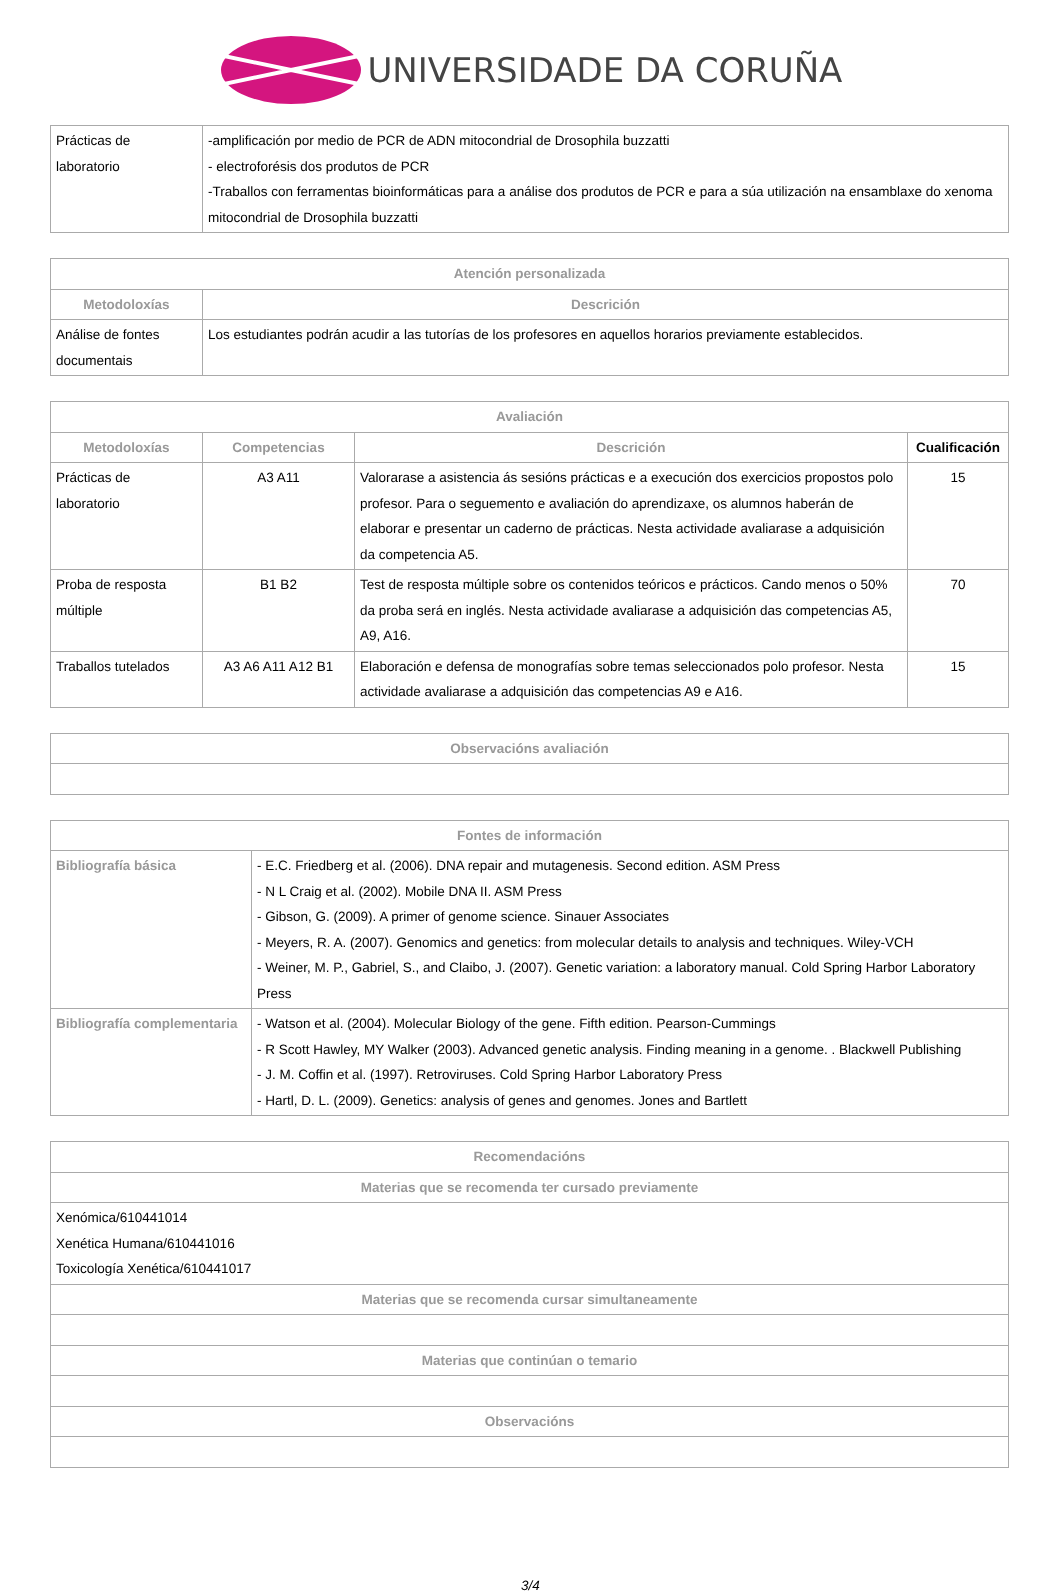UNIVERSIDADE DA CORUÑA
| Prácticas de laboratorio | -amplificación por medio de PCR de ADN mitocondrial de Drosophila buzzatti - electroforésis dos produtos de PCR -Traballos con ferramentas bioinformáticas para a análise dos produtos de PCR e para a súa utilización na ensamblaxe do xenoma mitocondrial de Drosophila buzzatti |
| Atención personalizada | |
| --- | --- |
| Metodoloxías | Descrición |
| Análise de fontes documentais | Los estudiantes podrán acudir a las tutorías de los profesores en aquellos horarios previamente establecidos. |
| Avaliación | | | |
| --- | --- | --- | --- |
| Metodoloxías | Competencias | Descrición | Cualificación |
| Prácticas de laboratorio | A3 A11 | Valorarase a asistencia ás sesións prácticas e a execución dos exercicios propostos polo profesor. Para o seguemento e avaliación do aprendizaxe, os alumnos haberán de elaborar e presentar un caderno de prácticas. Nesta actividade avaliarase a adquisición da competencia A5. | 15 |
| Proba de resposta múltiple | B1 B2 | Test de resposta múltiple sobre os contenidos teóricos e prácticos. Cando menos o 50% da proba será en inglés. Nesta actividade avaliarase a adquisición das competencias A5, A9, A16. | 70 |
| Traballos tutelados | A3 A6 A11 A12 B1 | Elaboración e defensa de monografías sobre temas seleccionados polo profesor. Nesta actividade avaliarase a adquisición das competencias A9 e A16. | 15 |
| Observacións avaliación |
| --- |
| Fontes de información | |
| --- | --- |
| Bibliografía básica | - E.C. Friedberg et al. (2006). DNA repair and mutagenesis. Second edition. ASM Press - N L Craig et al. (2002). Mobile DNA II. ASM Press - Gibson, G. (2009). A primer of genome science. Sinauer Associates - Meyers, R. A. (2007). Genomics and genetics: from molecular details to analysis and techniques. Wiley-VCH - Weiner, M. P., Gabriel, S., and Claibo, J. (2007). Genetic variation: a laboratory manual. Cold Spring Harbor Laboratory Press |
| Bibliografía complementaria | - Watson et al. (2004). Molecular Biology of the gene. Fifth edition. Pearson-Cummings - R Scott Hawley, MY Walker (2003). Advanced genetic analysis. Finding meaning in a genome. . Blackwell Publishing - J. M. Coffin et al. (1997). Retroviruses. Cold Spring Harbor Laboratory Press - Hartl, D. L. (2009). Genetics: analysis of genes and genomes. Jones and Bartlett |
| Recomendacións |
| --- |
| Materias que se recomenda ter cursado previamente |
| Xenómica/610441014 Xenética Humana/610441016 Toxicología Xenética/610441017 |
| Materias que se recomenda cursar simultaneamente |
| Materias que continúan o temario |
| Observacións |
3/4